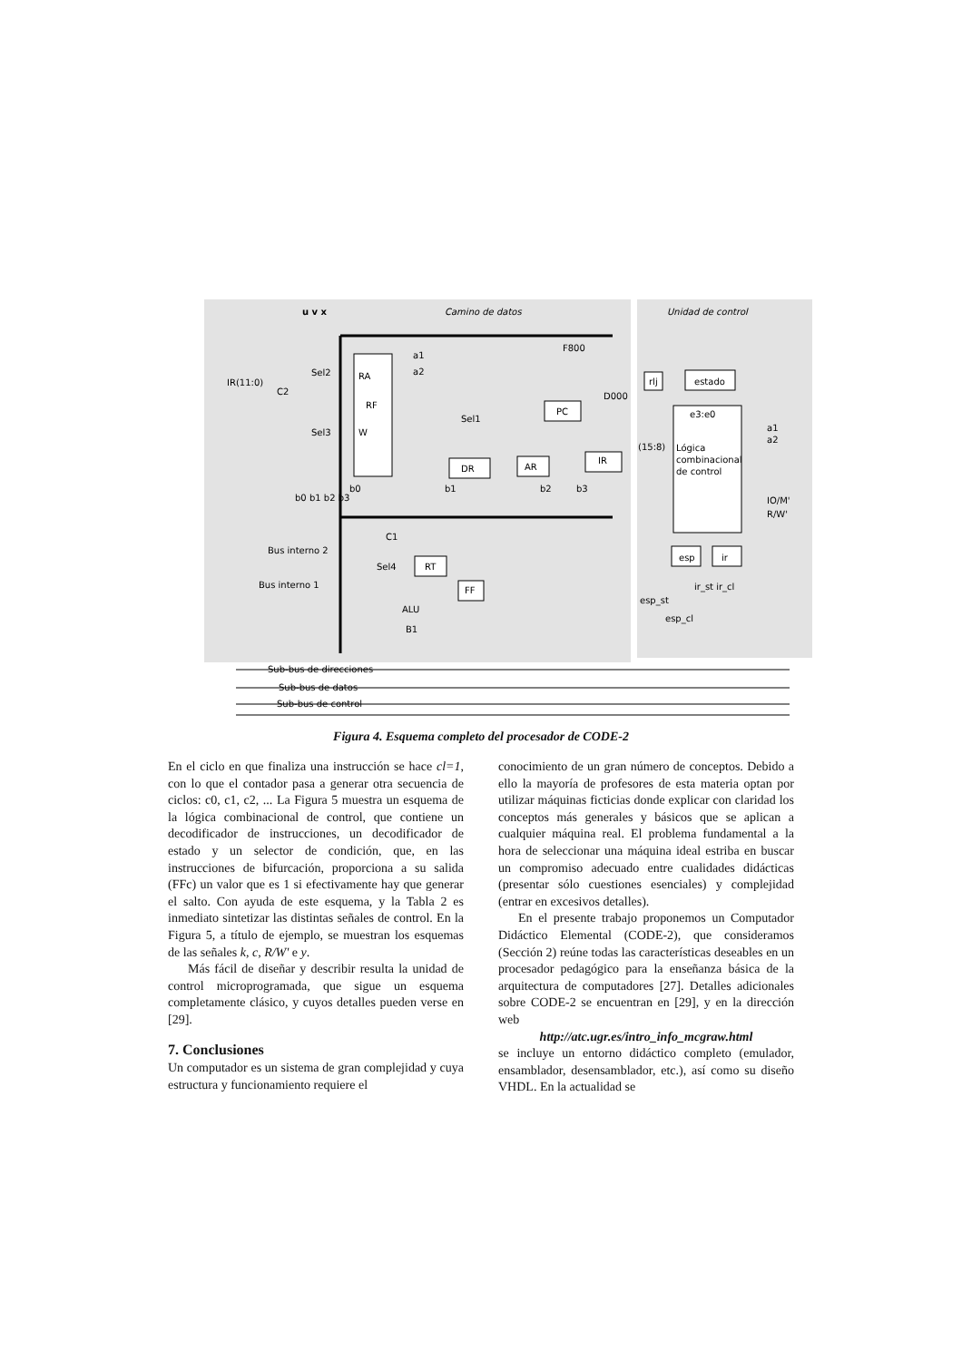Camino de datos
Unidad de control
u v x
Sel2
Sel3
IR(11:0)
C2
RA
RF
W
a1
a2
Sel1
DR
AR
PC
IR
F800
D000
rlj
estado
e3:e0
Lógica
combinacional
de control
(15:8)
a1
a2
IO/M'
R/W'
C1
Sel4
RT
FF
ALU
B1
Bus interno 2
Bus interno 1
esp
ir
esp_st
esp_cl
ir_st ir_cl
Sub-bus de direcciones
Sub-bus de datos
Sub-bus de control
b0 b1 b2 b3
b0
b1
b2
b3
Figura 4. Esquema completo del procesador de CODE-2
En el ciclo en que finaliza una instrucción se hace cl=1, con lo que el contador pasa a generar otra secuencia de ciclos: c0, c1, c2, ... La Figura 5 muestra un esquema de la lógica combinacional de control, que contiene un decodificador de instrucciones, un decodificador de estado y un selector de condición, que, en las instrucciones de bifurcación, proporciona a su salida (FFc) un valor que es 1 si efectivamente hay que generar el salto. Con ayuda de este esquema, y la Tabla 2 es inmediato sintetizar las distintas señales de control. En la Figura 5, a título de ejemplo, se muestran los esquemas de las señales k, c, R/W' e y.
Más fácil de diseñar y describir resulta la unidad de control microprogramada, que sigue un esquema completamente clásico, y cuyos detalles pueden verse en [29].
7. Conclusiones
Un computador es un sistema de gran complejidad y cuya estructura y funcionamiento requiere el
conocimiento de un gran número de conceptos. Debido a ello la mayoría de profesores de esta materia optan por utilizar máquinas ficticias donde explicar con claridad los conceptos más generales y básicos que se aplican a cualquier máquina real. El problema fundamental a la hora de seleccionar una máquina ideal estriba en buscar un compromiso adecuado entre cualidades didácticas (presentar sólo cuestiones esenciales) y complejidad (entrar en excesivos detalles).
En el presente trabajo proponemos un Computador Didáctico Elemental (CODE-2), que consideramos (Sección 2) reúne todas las características deseables en un procesador pedagógico para la enseñanza básica de la arquitectura de computadores [27]. Detalles adicionales sobre CODE-2 se encuentran en [29], y en la dirección web
http://atc.ugr.es/intro_info_mcgraw.html
se incluye un entorno didáctico completo (emulador, ensamblador, desensamblador, etc.), así como su diseño VHDL. En la actualidad se